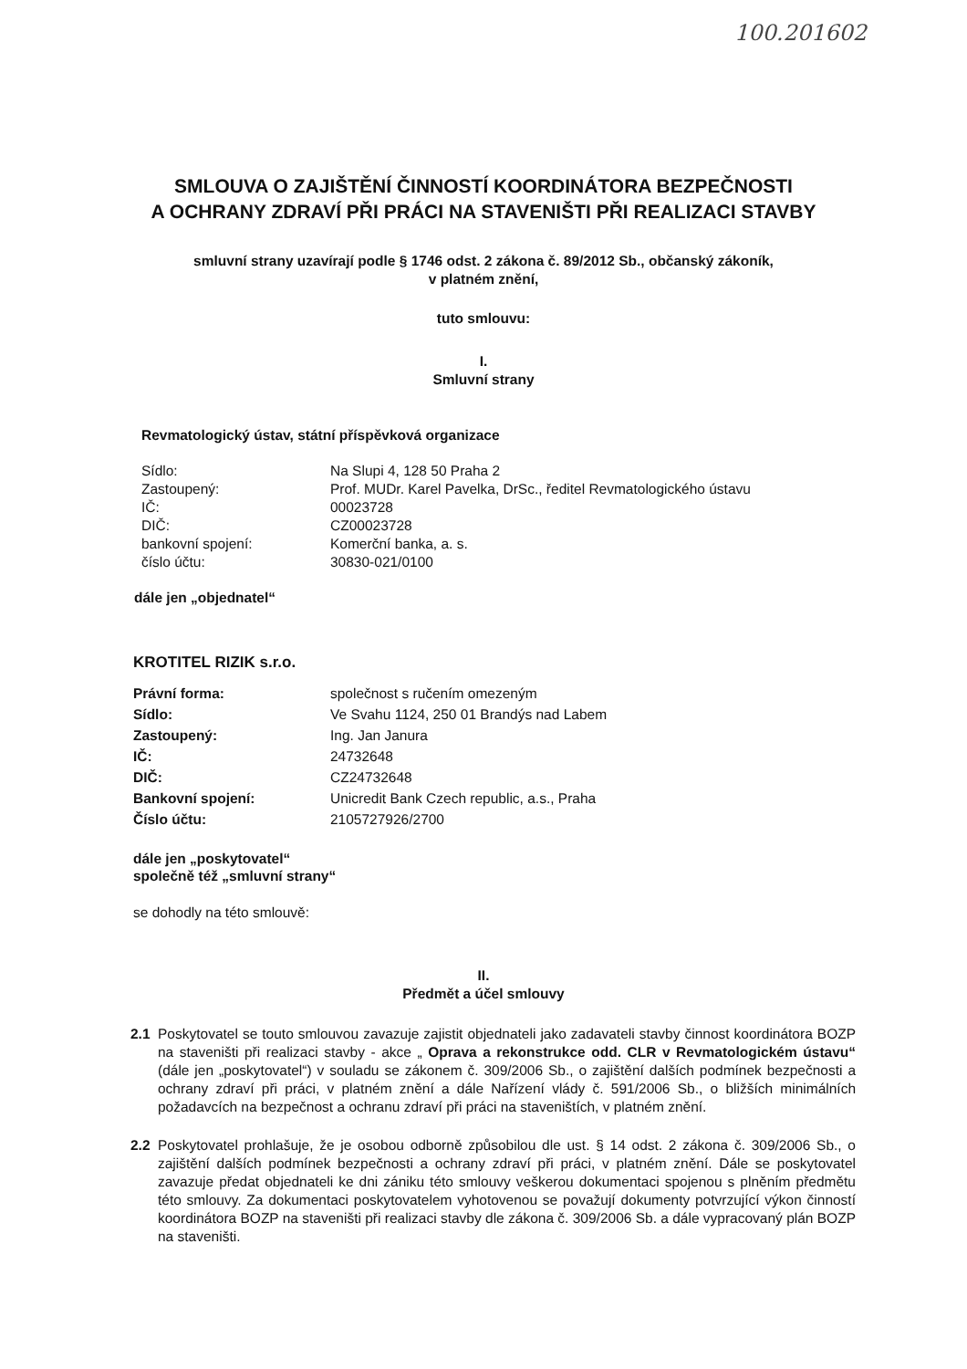100.201602
SMLOUVA O ZAJIŠTĚNÍ ČINNOSTÍ KOORDINÁTORA BEZPEČNOSTI
A OCHRANY ZDRAVÍ PŘI PRÁCI NA STAVENIŠTI PŘI REALIZACI STAVBY
smluvní strany uzavírají podle § 1746 odst. 2 zákona č. 89/2012 Sb., občanský zákoník,
v platném znění,
tuto smlouvu:
I.
Smluvní strany
Revmatologický ústav, státní příspěvková organizace
| Sídlo: | Na Slupi 4, 128 50 Praha 2 |
| Zastoupený: | Prof. MUDr. Karel Pavelka, DrSc., ředitel Revmatologického ústavu |
| IČ: | 00023728 |
| DIČ: | CZ00023728 |
| bankovní spojení: | Komerční banka, a. s. |
| číslo účtu: | 30830-021/0100 |
dále jen „objednatel“
KROTITEL RIZIK s.r.o.
| Právní forma: | společnost s ručením omezeným |
| Sídlo: | Ve Svahu 1124, 250 01 Brandýs nad Labem |
| Zastoupený: | Ing. Jan Janura |
| IČ: | 24732648 |
| DIČ: | CZ24732648 |
| Bankovní spojení: | Unicredit Bank Czech republic, a.s., Praha |
| Číslo účtu: | 2105727926/2700 |
dále jen „poskytovatel“
společně též „smluvní strany“
se dohodly na této smlouvě:
II.
Předmět a účel smlouvy
2.1 Poskytovatel se touto smlouvou zavazuje zajistit objednateli jako zadavateli stavby činnost koordinátora BOZP na staveništi při realizaci stavby - akce „ Oprava a rekonstrukce odd. CLR v Revmatologickém ústavu“ (dále jen „poskytovatel“) v souladu se zákonem č. 309/2006 Sb., o zajištění dalších podmínek bezpečnosti a ochrany zdraví při práci, v platném znění a dále Nařízení vlády č. 591/2006 Sb., o bližších minimálních požadavcích na bezpečnost a ochranu zdraví při práci na staveništích, v platném znění.
2.2 Poskytovatel prohlašuje, že je osobou odborně způsobilou dle ust. § 14 odst. 2 zákona č. 309/2006 Sb., o zajištění dalších podmínek bezpečnosti a ochrany zdraví při práci, v platném znění. Dále se poskytovatel zavazuje předat objednateli ke dni zániku této smlouvy veškerou dokumentaci spojenou s plněním předmětu této smlouvy. Za dokumentaci poskytovatelem vyhotovenou se považují dokumenty potvrzující výkon činností koordinátora BOZP na staveništi při realizaci stavby dle zákona č. 309/2006 Sb. a dále vypracovaný plán BOZP na staveništi.